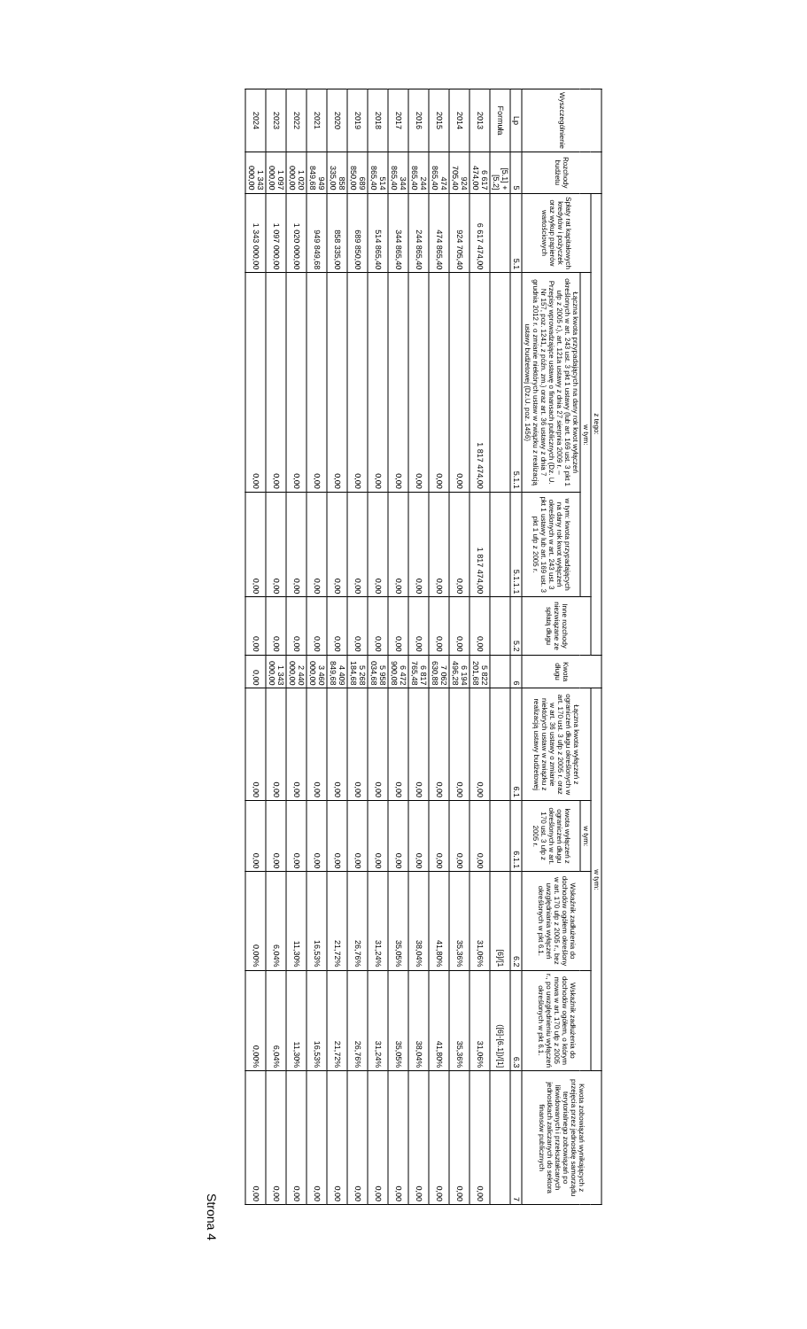| Wyszczególnienie | Rozchody budżetu | z tego: | | | | Kwota długu | w tym: | | | | Kwota zobowiązań wynikających z przejęcia przez jednostkę samorządu terytorialnego zobowiązań po likwidowanych i przekształcanych jednostkach zaliczanych do sektora finansów publicznych |
| --- | --- | --- | --- | --- | --- | --- | --- | --- | --- | --- | --- |
| | | Spłaty rat kapitałowych kredytów i pożyczek oraz wykup papierów wartościowych | w tym: | | Inne rozchody niezwiązane ze spłatą długu | | Łączna kwota wyłączeń z ograniczeń długu określonych w art. 170 ust. 3 ufp z 2005 r. oraz w art. 36 ustawy o zmianie niektórych ustaw w związku z realizacją ustawy budżetowej | w tym: | Wskaźnik zadłużenia do dochodów ogółem określony w art. 170 ufp z 2005 r., bez uwzględniania wyłączeń określonych w pkt 6.1. | Wskaźnik zadłużenia do dochodów ogółem, o którym mowa w art. 170 ufp z 2005 r., po uwzględnieniu wyłączeń określonych w pkt 6.1. | |
| | | | Łączna kwota przypadających na dany rok kwot wyłączeń określonych w art. 243 ust. 3 pkt 1 ustawy (lub art. 169 ust. 3 pkt 1 ufp z 2005 r.), art. 121a ustawy z dnia 27 sierpnia 2009 r. – Przepisy wprowadzające ustawę o finansach publicznych (Dz. U. Nr 157, poz. 1241, z późn. zm.) oraz art. 36 ustawy z dnia 7 grudnia 2012 r. o zmianie niektórych ustaw w związku z realizacją ustawy budżetowej (Dz.U. poz. 1456) | w tym: kwota przypadających na dany rok kwot wyłączeń określonych w art. 243 ust. 3 pkt 1 ustawy lub art. 169 ust. 3 pkt 1 ufp z 2005 r. | | | | kwota wyłączeń z ograniczeń długu określonych w art. 170 ust. 3 ufp z 2005 r. | | | |
| Lp | 5 | 5.1 | 5.1.1 | 5.1.1.1 | 5.2 | 6 | 6.1 | 6.1.1 | 6.2 | 6.3 | 7 |
| Formuła | [5.1] + [5.2] | | | | | | | | [6]/[1 | ([6]-[6.1])/[1] | |
| 2013 | 6 617 474,00 | 6 617 474,00 | 1 817 474,00 | 1 817 474,00 | 0,00 | 5 822 201,68 | 0,00 | 0,00 | 31,06% | 31,06% | 0,00 |
| 2014 | 924 705,40 | 924 705,40 | 0,00 | 0,00 | 0,00 | 6 194 496,28 | 0,00 | 0,00 | 35,36% | 35,36% | 0,00 |
| 2015 | 474 865,40 | 474 865,40 | 0,00 | 0,00 | 0,00 | 7 062 630,88 | 0,00 | 0,00 | 41,80% | 41,80% | 0,00 |
| 2016 | 244 865,40 | 244 865,40 | 0,00 | 0,00 | 0,00 | 6 817 765,48 | 0,00 | 0,00 | 38,04% | 38,04% | 0,00 |
| 2017 | 344 865,40 | 344 865,40 | 0,00 | 0,00 | 0,00 | 6 472 900,08 | 0,00 | 0,00 | 35,05% | 35,05% | 0,00 |
| 2018 | 514 865,40 | 514 865,40 | 0,00 | 0,00 | 0,00 | 5 958 034,68 | 0,00 | 0,00 | 31,24% | 31,24% | 0,00 |
| 2019 | 689 850,00 | 689 850,00 | 0,00 | 0,00 | 0,00 | 5 268 184,68 | 0,00 | 0,00 | 26,76% | 26,76% | 0,00 |
| 2020 | 858 335,00 | 858 335,00 | 0,00 | 0,00 | 0,00 | 4 409 849,68 | 0,00 | 0,00 | 21,72% | 21,72% | 0,00 |
| 2021 | 949 849,68 | 949 849,68 | 0,00 | 0,00 | 0,00 | 3 460 000,00 | 0,00 | 0,00 | 16,53% | 16,53% | 0,00 |
| 2022 | 1 020 000,00 | 1 020 000,00 | 0,00 | 0,00 | 0,00 | 2 440 000,00 | 0,00 | 0,00 | 11,30% | 11,30% | 0,00 |
| 2023 | 1 097 000,00 | 1 097 000,00 | 0,00 | 0,00 | 0,00 | 1 343 000,00 | 0,00 | 0,00 | 6,04% | 6,04% | 0,00 |
| 2024 | 1 343 000,00 | 1 343 000,00 | 0,00 | 0,00 | 0,00 | 0,00 | 0,00 | 0,00 | 0,00% | 0,00% | 0,00 |
Strona 4